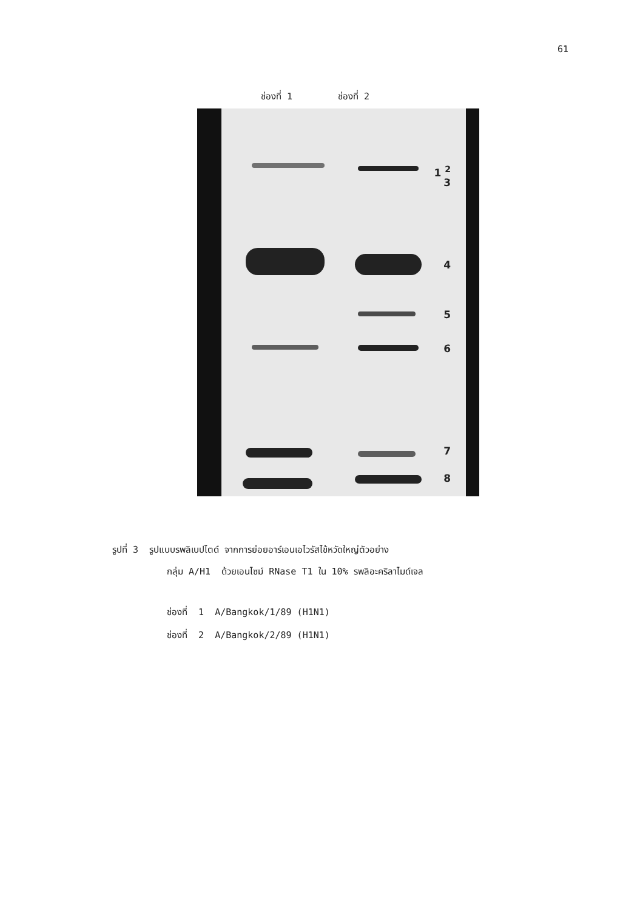61
ช่องที่ 1 ช่องที่ 2
1 <sup>2</sup>
3
4
5
6
7
8
รูปที่ 3 รูปแบบรพลิเบปไตด์ จากการย่อยอาร์เอนเอไวรัสไข้หวัดใหญ่ตัวอย่าง
กลุ่ม A/H1 ด้วยเอนไซม์ RNase T1 ใน 10% รพลิอะคริลาไมด์เจล
ช่องที่ 1 A/Bangkok/1/89 (H1N1)
ช่องที่ 2 A/Bangkok/2/89 (H1N1)